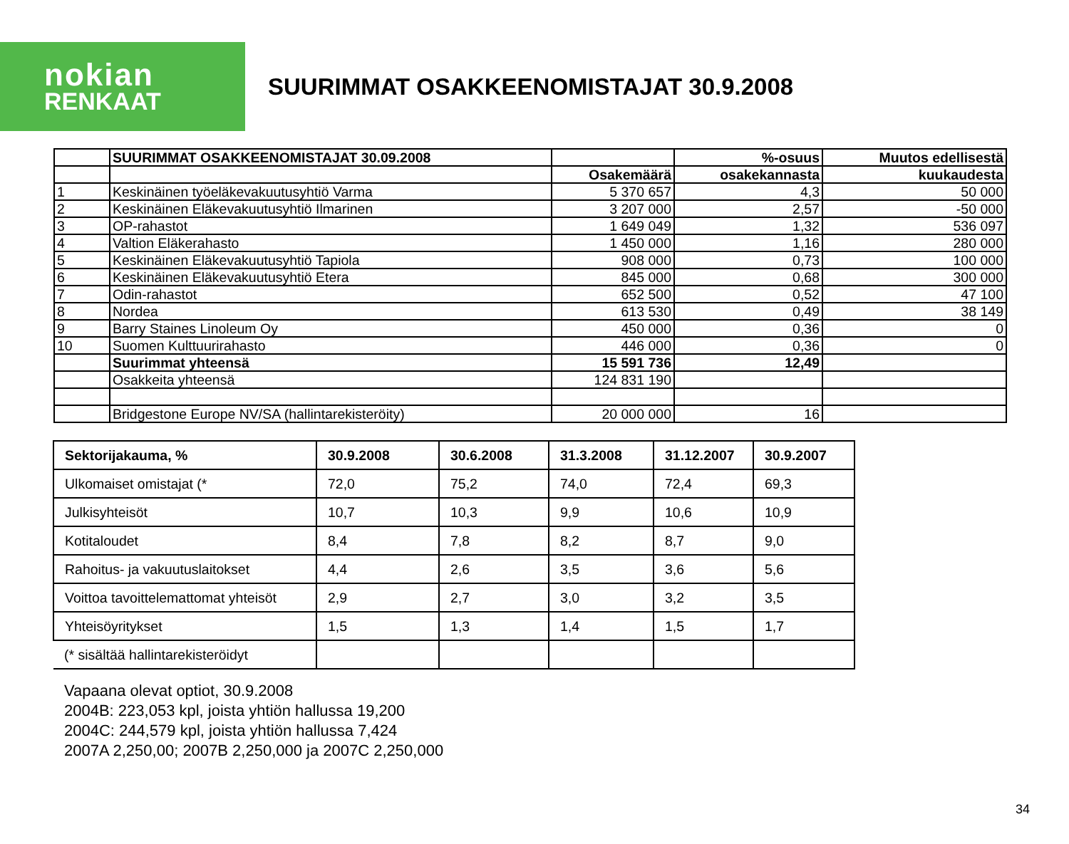nokian
RENKAAT
SUURIMMAT OSAKKEENOMISTAJAT 30.9.2008
| | SUURIMMAT OSAKKEENOMISTAJAT 30.09.2008 | | %-osuus | Muutos edellisestä |
| | | Osakemäärä | osakekannasta | kuukaudesta |
| 1 | Keskinäinen työeläkevakuutusyhtiö Varma | 5 370 657 | 4,3 | 50 000 |
| 2 | Keskinäinen Eläkevakuutusyhtiö Ilmarinen | 3 207 000 | 2,57 | -50 000 |
| 3 | OP-rahastot | 1 649 049 | 1,32 | 536 097 |
| 4 | Valtion Eläkerahasto | 1 450 000 | 1,16 | 280 000 |
| 5 | Keskinäinen Eläkevakuutusyhtiö Tapiola | 908 000 | 0,73 | 100 000 |
| 6 | Keskinäinen Eläkevakuutusyhtiö Etera | 845 000 | 0,68 | 300 000 |
| 7 | Odin-rahastot | 652 500 | 0,52 | 47 100 |
| 8 | Nordea | 613 530 | 0,49 | 38 149 |
| 9 | Barry Staines Linoleum Oy | 450 000 | 0,36 | 0 |
| 10 | Suomen Kulttuurirahasto | 446 000 | 0,36 | 0 |
| | Suurimmat yhteensä | 15 591 736 | 12,49 | |
| | Osakkeita yhteensä | 124 831 190 | | |
| | Bridgestone Europe NV/SA (hallintarekisteröity) | 20 000 000 | 16 | |
| Sektorijakauma, % | 30.9.2008 | 30.6.2008 | 31.3.2008 | 31.12.2007 | 30.9.2007 |
| Ulkomaiset omistajat (* | 72,0 | 75,2 | 74,0 | 72,4 | 69,3 |
| Julkisyhteisöt | 10,7 | 10,3 | 9,9 | 10,6 | 10,9 |
| Kotitaloudet | 8,4 | 7,8 | 8,2 | 8,7 | 9,0 |
| Rahoitus- ja vakuutuslaitokset | 4,4 | 2,6 | 3,5 | 3,6 | 5,6 |
| Voittoa tavoittelemattomat yhteisöt | 2,9 | 2,7 | 3,0 | 3,2 | 3,5 |
| Yhteisöyritykset | 1,5 | 1,3 | 1,4 | 1,5 | 1,7 |
| (* sisältää hallintarekisteröidyt | | | | | |
Vapaana olevat optiot, 30.9.2008
2004B: 223,053 kpl, joista yhtiön hallussa 19,200
2004C: 244,579 kpl, joista yhtiön hallussa 7,424
2007A 2,250,00; 2007B 2,250,000 ja 2007C 2,250,000
34